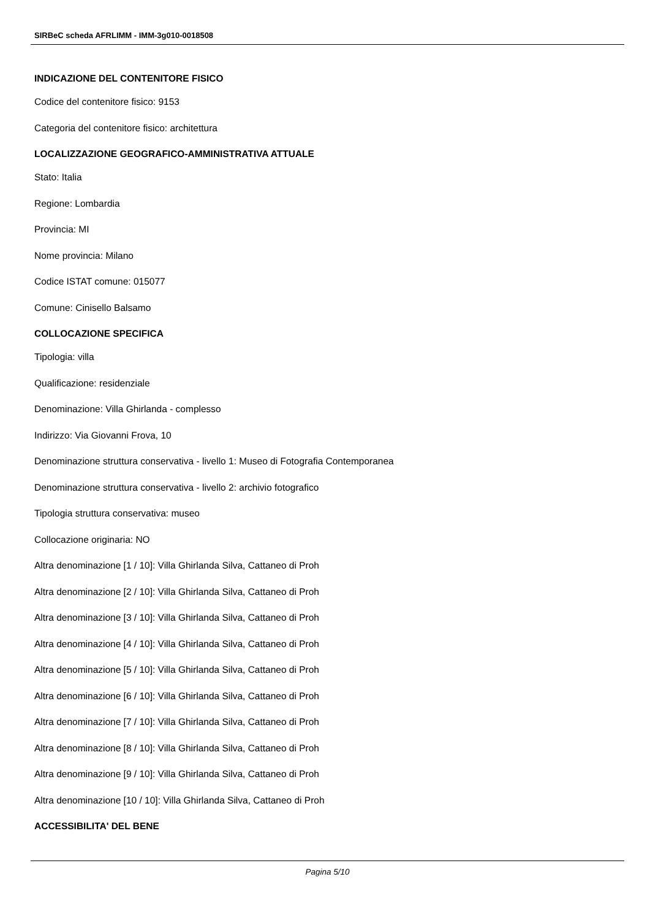SIRBeC scheda AFRLIMM - IMM-3g010-0018508
INDICAZIONE DEL CONTENITORE FISICO
Codice del contenitore fisico: 9153
Categoria del contenitore fisico: architettura
LOCALIZZAZIONE GEOGRAFICO-AMMINISTRATIVA ATTUALE
Stato: Italia
Regione: Lombardia
Provincia: MI
Nome provincia: Milano
Codice ISTAT comune: 015077
Comune: Cinisello Balsamo
COLLOCAZIONE SPECIFICA
Tipologia: villa
Qualificazione: residenziale
Denominazione: Villa Ghirlanda - complesso
Indirizzo: Via Giovanni Frova, 10
Denominazione struttura conservativa - livello 1: Museo di Fotografia Contemporanea
Denominazione struttura conservativa - livello 2: archivio fotografico
Tipologia struttura conservativa: museo
Collocazione originaria: NO
Altra denominazione [1 / 10]: Villa Ghirlanda Silva, Cattaneo di Proh
Altra denominazione [2 / 10]: Villa Ghirlanda Silva, Cattaneo di Proh
Altra denominazione [3 / 10]: Villa Ghirlanda Silva, Cattaneo di Proh
Altra denominazione [4 / 10]: Villa Ghirlanda Silva, Cattaneo di Proh
Altra denominazione [5 / 10]: Villa Ghirlanda Silva, Cattaneo di Proh
Altra denominazione [6 / 10]: Villa Ghirlanda Silva, Cattaneo di Proh
Altra denominazione [7 / 10]: Villa Ghirlanda Silva, Cattaneo di Proh
Altra denominazione [8 / 10]: Villa Ghirlanda Silva, Cattaneo di Proh
Altra denominazione [9 / 10]: Villa Ghirlanda Silva, Cattaneo di Proh
Altra denominazione [10 / 10]: Villa Ghirlanda Silva, Cattaneo di Proh
ACCESSIBILITA' DEL BENE
Pagina 5/10